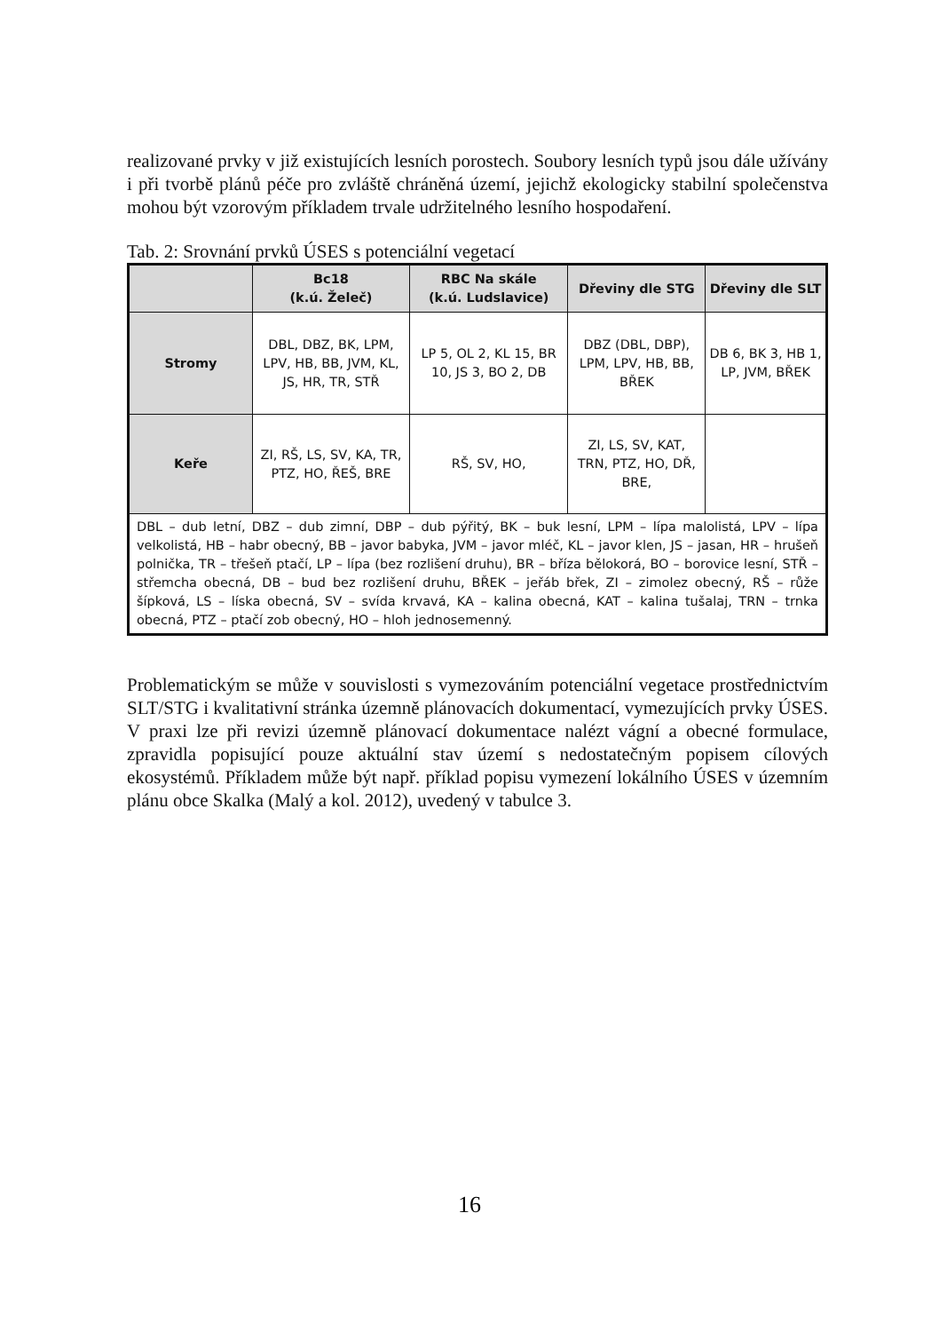realizované prvky v již existujících lesních porostech. Soubory lesních typů jsou dále užívány i při tvorbě plánů péče pro zvláště chráněná území, jejichž ekologicky stabilní společenstva mohou být vzorovým příkladem trvale udržitelného lesního hospodaření.
Tab. 2: Srovnání prvků ÚSES s potenciální vegetací
| | Bc18 (k.ú. Želeč) | RBC Na skále (k.ú. Ludslavice) | Dřeviny dle STG | Dřeviny dle SLT |
| --- | --- | --- | --- | --- |
| Stromy | DBL, DBZ, BK, LPM, LPV, HB, BB, JVM, KL, JS, HR, TR, STŘ | LP 5, OL 2, KL 15, BR 10, JS 3, BO 2, DB | DBZ (DBL, DBP), LPM, LPV, HB, BB, BŘEK | DB 6, BK 3, HB 1, LP, JVM, BŘEK |
| Keře | ZI, RŠ, LS, SV, KA, TR, PTZ, HO, ŘEŠ, BRE | RŠ, SV, HO, | ZI, LS, SV, KAT, TRN, PTZ, HO, DŘ, BRE, | |
| DBL – dub letní, DBZ – dub zimní, DBP – dub pýřitý, BK – buk lesní, LPM – lípa malolistá, LPV – lípa velkolistá, HB – habr obecný, BB – javor babyka, JVM – javor mléč, KL – javor klen, JS – jasan, HR – hrušeň polnička, TR – třešeň ptačí, LP – lípa (bez rozlišení druhu), BR – bříza bělokorá, BO – borovice lesní, STŘ – střemcha obecná, DB – bud bez rozlišení druhu, BŘEK – jeřáb břek, ZI – zimolez obecný, RŠ – růže šípková, LS – líska obecná, SV – svída krvavá, KA – kalina obecná, KAT – kalina tušalaj, TRN – trnka obecná, PTZ – ptačí zob obecný, HO – hloh jednosemenný. | | | | |
Problematickým se může v souvislosti s vymezováním potenciální vegetace prostřednictvím SLT/STG i kvalitativní stránka územně plánovacích dokumentací, vymezujících prvky ÚSES. V praxi lze při revizi územně plánovací dokumentace nalézt vágní a obecné formulace, zpravidla popisující pouze aktuální stav území s nedostatečným popisem cílových ekosystémů. Příkladem může být např. příklad popisu vymezení lokálního ÚSES v územním plánu obce Skalka (Malý a kol. 2012), uvedený v tabulce 3.
16